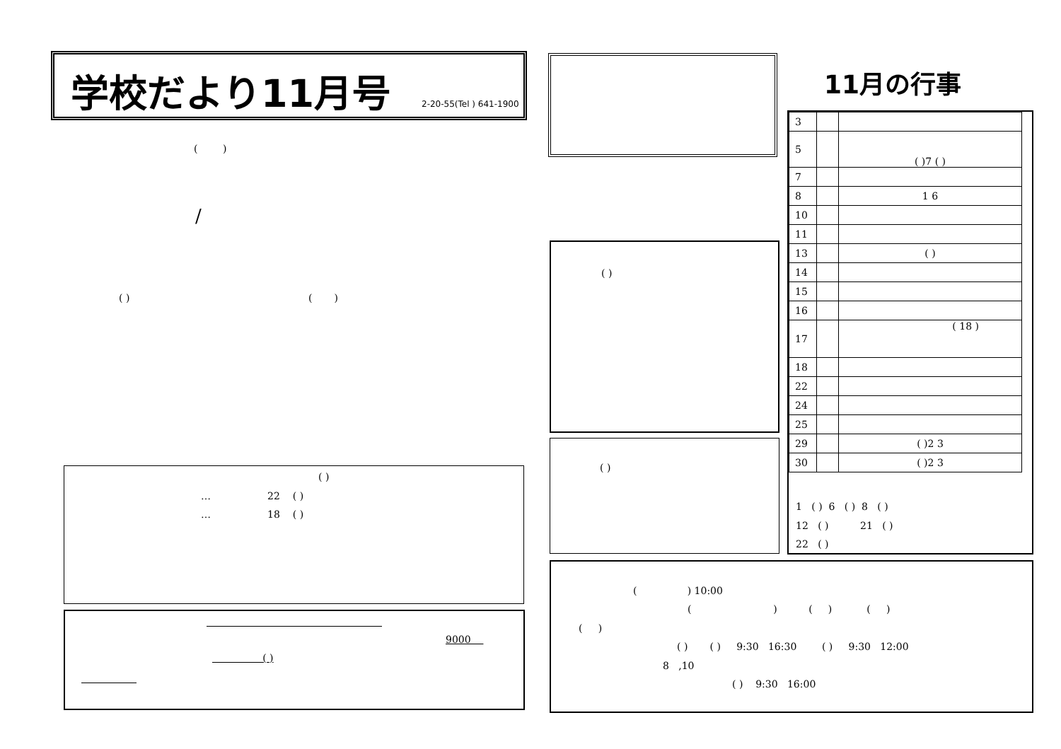学校だより11月号
2-20-55(Tel ) 641-1900
( )
/
( )
( )
( )
… 22 ( )
… 18 ( )
9000
( )
( )
( )
11月の行事
| 3 | | |
| 5 | | ( )7 ( ) |
| 7 | | |
| 8 | | 1 6 |
| 10 | | |
| 11 | | |
| 13 | | ( ) |
| 14 | | |
| 15 | | |
| 16 | | |
| 17 | | ( 18 ) |
| 18 | | |
| 22 | | |
| 24 | | |
| 25 | | |
| 29 | | ( )2 3 |
| 30 | | ( )2 3 |
1 ( ) 6 ( ) 8 ( )
12 ( ) 21 ( )
22 ( )
( ) 10:00
( ) ( ) ( )
( )
( ) ( ) 9:30 16:30 ( ) 9:30 12:00
8 ,10
( ) 9:30 16:00